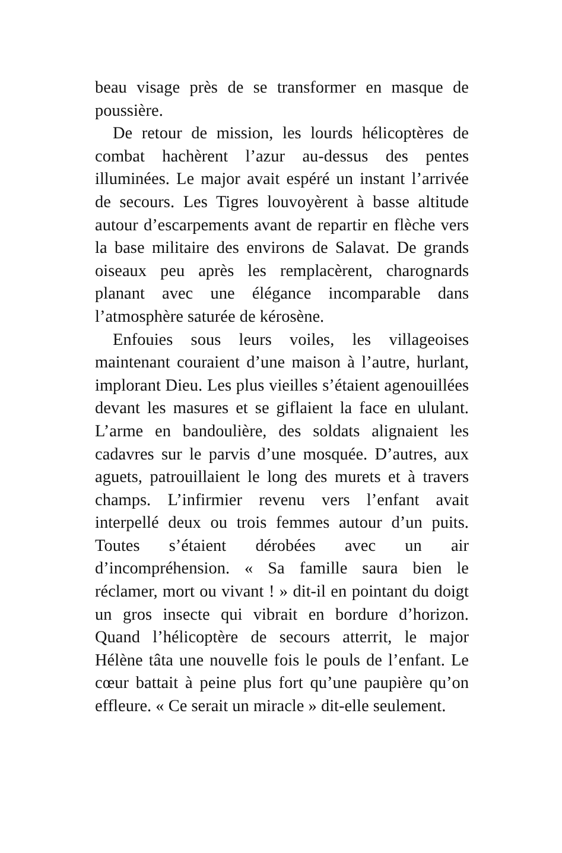beau visage près de se transformer en masque de poussière.
De retour de mission, les lourds hélicoptères de combat hachèrent l’azur au-dessus des pentes illuminées. Le major avait espéré un instant l’arrivée de secours. Les Tigres louvoyèrent à basse altitude autour d’escarpements avant de repartir en flèche vers la base militaire des environs de Salavat. De grands oiseaux peu après les remplacèrent, charognards planant avec une élégance incomparable dans l’atmosphère saturée de kérosène.
Enfouies sous leurs voiles, les villageoises maintenant couraient d’une maison à l’autre, hurlant, implorant Dieu. Les plus vieilles s’étaient agenouillées devant les masures et se giflaient la face en ululant. L’arme en bandoulière, des soldats alignaient les cadavres sur le parvis d’une mosquée. D’autres, aux aguets, patrouillaient le long des murets et à travers champs. L’infirmier revenu vers l’enfant avait interpellé deux ou trois femmes autour d’un puits. Toutes s’étaient dérobées avec un air d’incompréhension. « Sa famille saura bien le réclamer, mort ou vivant ! » dit-il en pointant du doigt un gros insecte qui vibrait en bordure d’horizon. Quand l’hélicoptère de secours atterrit, le major Hélène tâta une nouvelle fois le pouls de l’enfant. Le cœur battait à peine plus fort qu’une paupière qu’on effleure. « Ce serait un miracle » dit-elle seulement.